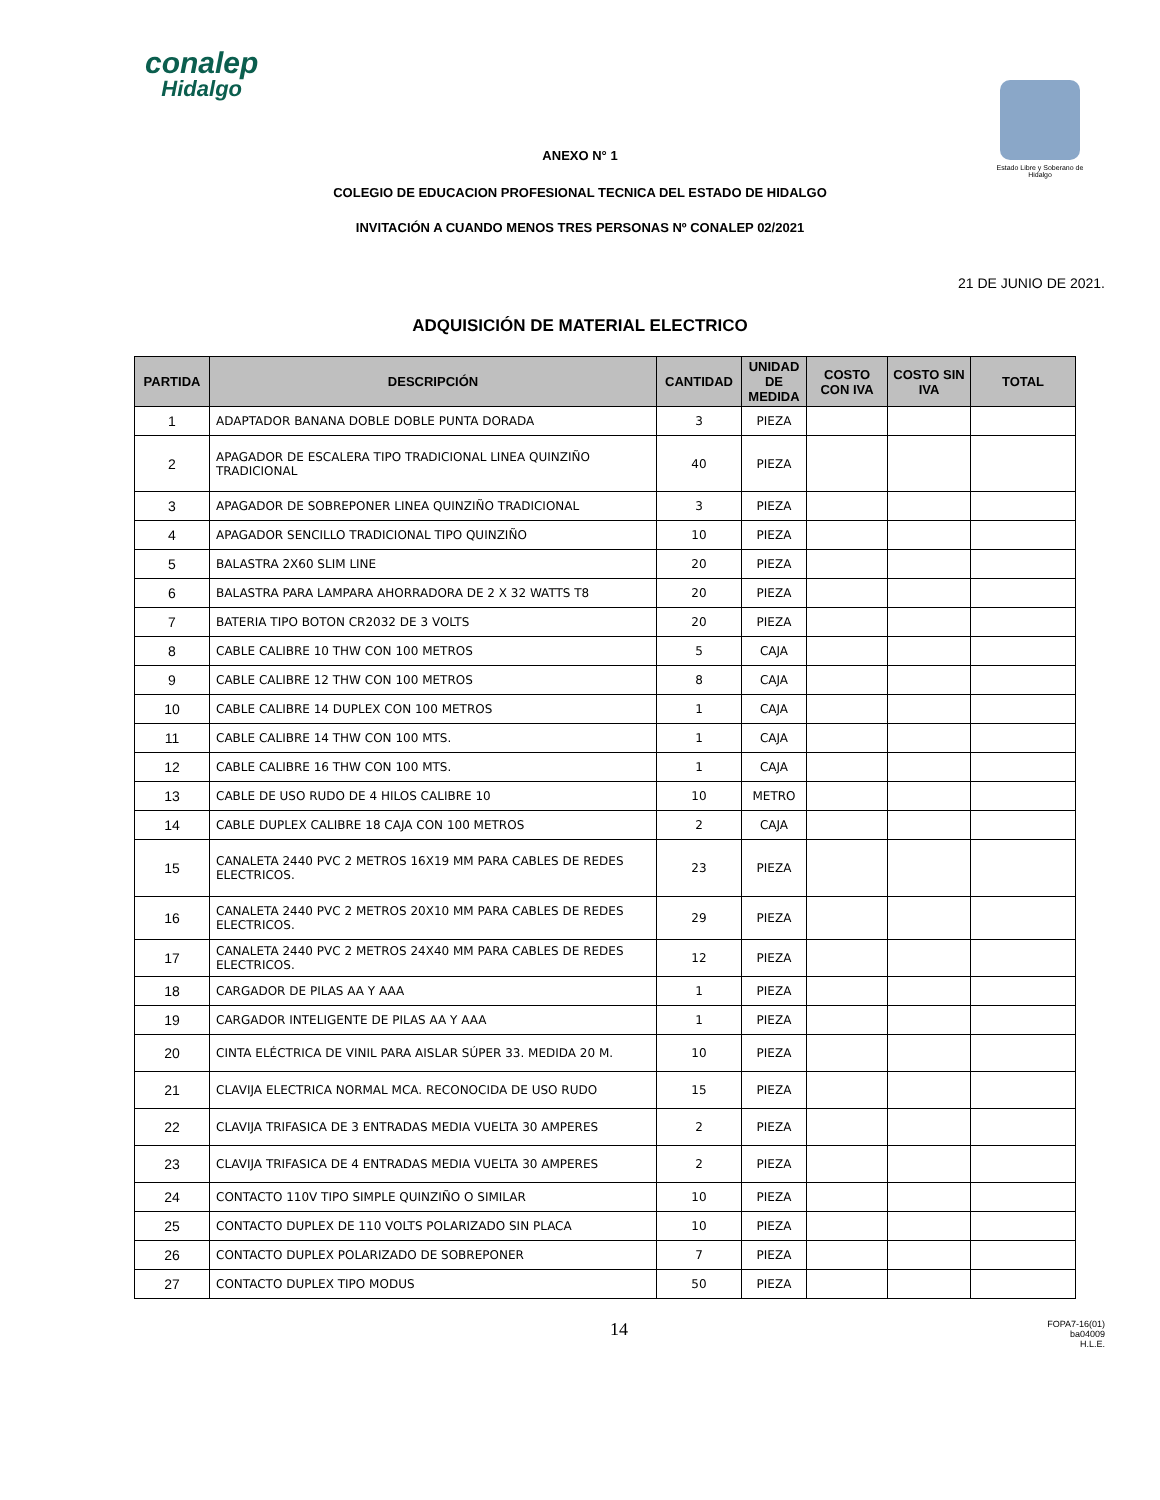conalep
Hidalgo
Estado Libre y Soberano de Hidalgo
ANEXO N° 1
COLEGIO DE EDUCACION PROFESIONAL TECNICA DEL ESTADO DE HIDALGO
INVITACIÓN A CUANDO MENOS TRES PERSONAS Nº CONALEP 02/2021
21 DE JUNIO DE 2021.
ADQUISICIÓN DE MATERIAL ELECTRICO
| PARTIDA | DESCRIPCIÓN | CANTIDAD | UNIDAD DE MEDIDA | COSTO CON IVA | COSTO SIN IVA | TOTAL |
| --- | --- | --- | --- | --- | --- | --- |
| 1 | ADAPTADOR BANANA DOBLE DOBLE PUNTA DORADA | 3 | PIEZA | | | |
| 2 | APAGADOR DE ESCALERA TIPO TRADICIONAL LINEA QUINZIÑO TRADICIONAL | 40 | PIEZA | | | |
| 3 | APAGADOR DE SOBREPONER LINEA QUINZIÑO TRADICIONAL | 3 | PIEZA | | | |
| 4 | APAGADOR SENCILLO TRADICIONAL TIPO QUINZIÑO | 10 | PIEZA | | | |
| 5 | BALASTRA 2X60 SLIM LINE | 20 | PIEZA | | | |
| 6 | BALASTRA PARA LAMPARA AHORRADORA DE 2 X 32 WATTS T8 | 20 | PIEZA | | | |
| 7 | BATERIA TIPO BOTON CR2032 DE 3 VOLTS | 20 | PIEZA | | | |
| 8 | CABLE CALIBRE 10 THW CON 100 METROS | 5 | CAJA | | | |
| 9 | CABLE CALIBRE 12 THW CON 100 METROS | 8 | CAJA | | | |
| 10 | CABLE CALIBRE 14 DUPLEX CON 100 METROS | 1 | CAJA | | | |
| 11 | CABLE CALIBRE 14 THW CON 100 MTS. | 1 | CAJA | | | |
| 12 | CABLE CALIBRE 16 THW CON 100 MTS. | 1 | CAJA | | | |
| 13 | CABLE DE USO RUDO DE 4 HILOS CALIBRE 10 | 10 | METRO | | | |
| 14 | CABLE DUPLEX CALIBRE 18 CAJA CON 100 METROS | 2 | CAJA | | | |
| 15 | CANALETA 2440 PVC 2 METROS 16X19 MM PARA CABLES DE REDES ELECTRICOS. | 23 | PIEZA | | | |
| 16 | CANALETA 2440 PVC 2 METROS 20X10 MM PARA CABLES DE REDES ELECTRICOS. | 29 | PIEZA | | | |
| 17 | CANALETA 2440 PVC 2 METROS 24X40 MM PARA CABLES DE REDES ELECTRICOS. | 12 | PIEZA | | | |
| 18 | CARGADOR DE PILAS AA Y AAA | 1 | PIEZA | | | |
| 19 | CARGADOR INTELIGENTE DE PILAS AA Y AAA | 1 | PIEZA | | | |
| 20 | CINTA ELÉCTRICA DE VINIL PARA AISLAR SÚPER 33. MEDIDA 20 M. | 10 | PIEZA | | | |
| 21 | CLAVIJA ELECTRICA NORMAL MCA. RECONOCIDA DE USO RUDO | 15 | PIEZA | | | |
| 22 | CLAVIJA TRIFASICA DE 3 ENTRADAS MEDIA VUELTA 30 AMPERES | 2 | PIEZA | | | |
| 23 | CLAVIJA TRIFASICA DE 4 ENTRADAS MEDIA VUELTA 30 AMPERES | 2 | PIEZA | | | |
| 24 | CONTACTO 110V TIPO SIMPLE QUINZIÑO O SIMILAR | 10 | PIEZA | | | |
| 25 | CONTACTO DUPLEX DE 110 VOLTS POLARIZADO SIN PLACA | 10 | PIEZA | | | |
| 26 | CONTACTO DUPLEX POLARIZADO DE SOBREPONER | 7 | PIEZA | | | |
| 27 | CONTACTO DUPLEX TIPO MODUS | 50 | PIEZA | | | |
14
FOPA7-16(01)
ba04009
H.L.E.